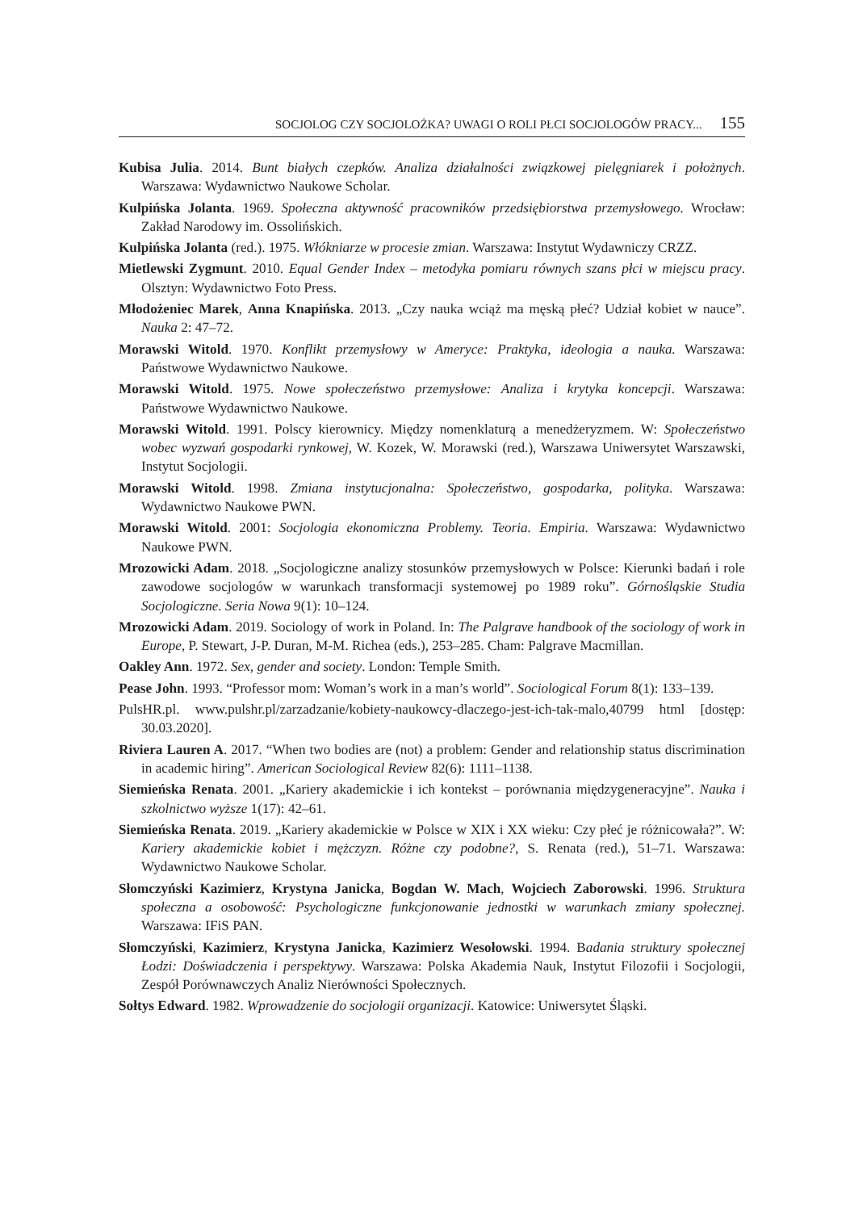SOCJOLOG CZY SOCJOLOŻKA? UWAGI O ROLI PŁCI SOCJOLOGÓW PRACY... 155
Kubisa Julia. 2014. Bunt białych czepków. Analiza działalności związkowej pielęgniarek i położnych. Warszawa: Wydawnictwo Naukowe Scholar.
Kulpińska Jolanta. 1969. Społeczna aktywność pracowników przedsiębiorstwa przemysłowego. Wrocław: Zakład Narodowy im. Ossolińskich.
Kulpińska Jolanta (red.). 1975. Włókniarze w procesie zmian. Warszawa: Instytut Wydawniczy CRZZ.
Mietlewski Zygmunt. 2010. Equal Gender Index – metodyka pomiaru równych szans płci w miejscu pracy. Olsztyn: Wydawnictwo Foto Press.
Młodożeniec Marek, Anna Knapińska. 2013. „Czy nauka wciąż ma męską płeć? Udział kobiet w nauce”. Nauka 2: 47–72.
Morawski Witold. 1970. Konflikt przemysłowy w Ameryce: Praktyka, ideologia a nauka. Warszawa: Państwowe Wydawnictwo Naukowe.
Morawski Witold. 1975. Nowe społeczeństwo przemysłowe: Analiza i krytyka koncepcji. Warszawa: Państwowe Wydawnictwo Naukowe.
Morawski Witold. 1991. Polscy kierownicy. Między nomenklaturą a menedżeryzmem. W: Społeczeństwo wobec wyzwań gospodarki rynkowej, W. Kozek, W. Morawski (red.), Warszawa Uniwersytet Warszawski, Instytut Socjologii.
Morawski Witold. 1998. Zmiana instytucjonalna: Społeczeństwo, gospodarka, polityka. Warszawa: Wydawnictwo Naukowe PWN.
Morawski Witold. 2001: Socjologia ekonomiczna Problemy. Teoria. Empiria. Warszawa: Wydawnictwo Naukowe PWN.
Mrozowicki Adam. 2018. „Socjologiczne analizy stosunków przemysłowych w Polsce: Kierunki badań i role zawodowe socjologów w warunkach transformacji systemowej po 1989 roku”. Górnośląskie Studia Socjologiczne. Seria Nowa 9(1): 10–124.
Mrozowicki Adam. 2019. Sociology of work in Poland. In: The Palgrave handbook of the sociology of work in Europe, P. Stewart, J-P. Duran, M-M. Richea (eds.), 253–285. Cham: Palgrave Macmillan.
Oakley Ann. 1972. Sex, gender and society. London: Temple Smith.
Pease John. 1993. “Professor mom: Woman’s work in a man’s world”. Sociological Forum 8(1): 133–139.
PulsHR.pl. www.pulshr.pl/zarzadzanie/kobiety-naukowcy-dlaczego-jest-ich-tak-malo,40799 html [dostęp: 30.03.2020].
Riviera Lauren A. 2017. “When two bodies are (not) a problem: Gender and relationship status discrimination in academic hiring”. American Sociological Review 82(6): 1111–1138.
Siemieńska Renata. 2001. „Kariery akademickie i ich kontekst – porównania międzygeneracyjne”. Nauka i szkolnictwo wyższe 1(17): 42–61.
Siemieńska Renata. 2019. „Kariery akademickie w Polsce w XIX i XX wieku: Czy płeć je różnicowała?”. W: Kariery akademickie kobiet i mężczyzn. Różne czy podobne?, S. Renata (red.), 51–71. Warszawa: Wydawnictwo Naukowe Scholar.
Słomczyński Kazimierz, Krystyna Janicka, Bogdan W. Mach, Wojciech Zaborowski. 1996. Struktura społeczna a osobowość: Psychologiczne funkcjonowanie jednostki w warunkach zmiany społecznej. Warszawa: IFiS PAN.
Słomczyński, Kazimierz, Krystyna Janicka, Kazimierz Wesołowski. 1994. Badania struktury społecznej Łodzi: Doświadczenia i perspektywy. Warszawa: Polska Akademia Nauk, Instytut Filozofii i Socjologii, Zespół Porównawczych Analiz Nierówności Społecznych.
Sołtys Edward. 1982. Wprowadzenie do socjologii organizacji. Katowice: Uniwersytet Śląski.